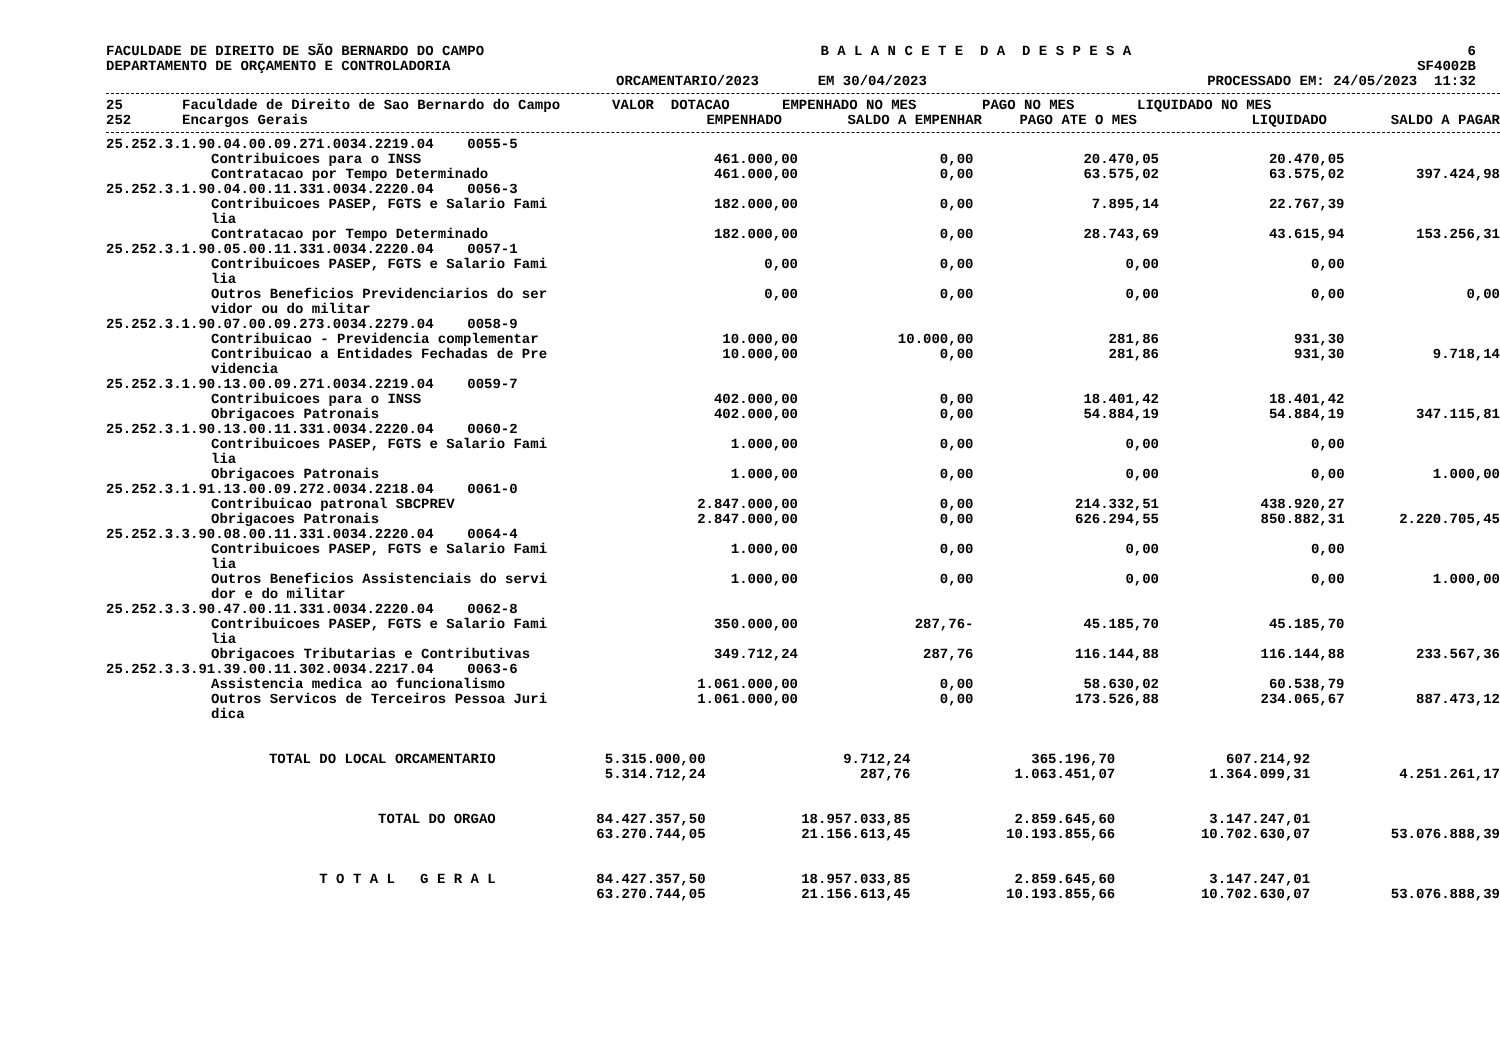FACULDADE DE DIREITO DE SÃO BERNARDO DO CAMPO B A L A N C E T E D A D E S P E S A 6
DEPARTAMENTO DE ORÇAMENTO E CONTROLADORIA SF4002B
ORCAMENTARIO/2023 EM 30/04/2023 PROCESSADO EM: 24/05/2023 11:32
| 25 | Faculdade de Direito de Sao Bernardo do Campo | VALOR DOTACAO | EMPENHADO NO MES | PAGO NO MES | LIQUIDADO NO MES | |
| --- | --- | --- | --- | --- | --- | --- |
| 252 | Encargos Gerais | EMPENHADO | SALDO A EMPENHAR | PAGO ATE O MES | LIQUIDADO | SALDO A PAGAR |
| 25.252.3.1.90.04.00.09.271.0034.2219.04 0055-5 | | | | | |
| Contribuicoes para o INSS | 461.000,00 | 0,00 | 20.470,05 | 20.470,05 | |
| Contratacao por Tempo Determinado | 461.000,00 | 0,00 | 63.575,02 | 63.575,02 | 397.424,98 |
| 25.252.3.1.90.04.00.11.331.0034.2220.04 0056-3 | | | | | |
| Contribuicoes PASEP, FGTS e Salario Fami lia | 182.000,00 | 0,00 | 7.895,14 | 22.767,39 | |
| Contratacao por Tempo Determinado | 182.000,00 | 0,00 | 28.743,69 | 43.615,94 | 153.256,31 |
| 25.252.3.1.90.05.00.11.331.0034.2220.04 0057-1 | | | | | |
| Contribuicoes PASEP, FGTS e Salario Fami lia | 0,00 | 0,00 | 0,00 | 0,00 | |
| Outros Beneficios Previdenciarios do ser vidor ou do militar | 0,00 | 0,00 | 0,00 | 0,00 | 0,00 |
| 25.252.3.1.90.07.00.09.273.0034.2279.04 0058-9 | | | | | |
| Contribuicao - Previdencia complementar | 10.000,00 | 10.000,00 | 281,86 | 931,30 | |
| Contribuicao a Entidades Fechadas de Pre videncia | 10.000,00 | 0,00 | 281,86 | 931,30 | 9.718,14 |
| 25.252.3.1.90.13.00.09.271.0034.2219.04 0059-7 | | | | | |
| Contribuicoes para o INSS | 402.000,00 | 0,00 | 18.401,42 | 18.401,42 | |
| Obrigacoes Patronais | 402.000,00 | 0,00 | 54.884,19 | 54.884,19 | 347.115,81 |
| 25.252.3.1.90.13.00.11.331.0034.2220.04 0060-2 | | | | | |
| Contribuicoes PASEP, FGTS e Salario Fami lia | 1.000,00 | 0,00 | 0,00 | 0,00 | |
| Obrigacoes Patronais | 1.000,00 | 0,00 | 0,00 | 0,00 | 1.000,00 |
| 25.252.3.1.91.13.00.09.272.0034.2218.04 0061-0 | | | | | |
| Contribuicao patronal SBCPREV | 2.847.000,00 | 0,00 | 214.332,51 | 438.920,27 | |
| Obrigacoes Patronais | 2.847.000,00 | 0,00 | 626.294,55 | 850.882,31 | 2.220.705,45 |
| 25.252.3.3.90.08.00.11.331.0034.2220.04 0064-4 | | | | | |
| Contribuicoes PASEP, FGTS e Salario Fami lia | 1.000,00 | 0,00 | 0,00 | 0,00 | |
| Outros Beneficios Assistenciais do servi dor e do militar | 1.000,00 | 0,00 | 0,00 | 0,00 | 1.000,00 |
| 25.252.3.3.90.47.00.11.331.0034.2220.04 0062-8 | | | | | |
| Contribuicoes PASEP, FGTS e Salario Fami lia | 350.000,00 | 287,76- | 45.185,70 | 45.185,70 | |
| Obrigacoes Tributarias e Contributivas | 349.712,24 | 287,76 | 116.144,88 | 116.144,88 | 233.567,36 |
| 25.252.3.3.91.39.00.11.302.0034.2217.04 0063-6 | | | | | |
| Assistencia medica ao funcionalismo | 1.061.000,00 | 0,00 | 58.630,02 | 60.538,79 | |
| Outros Servicos de Terceiros Pessoa Juri dica | 1.061.000,00 | 0,00 | 173.526,88 | 234.065,67 | 887.473,12 |
| TOTAL DO LOCAL ORCAMENTARIO | 5.315.000,00 5.314.712,24 | 9.712,24 287,76 | 365.196,70 1.063.451,07 | 607.214,92 1.364.099,31 | 4.251.261,17 |
| TOTAL DO ORGAO | 84.427.357,50 63.270.744,05 | 18.957.033,85 21.156.613,45 | 2.859.645,60 10.193.855,66 | 3.147.247,01 10.702.630,07 | 53.076.888,39 |
| T O T A L G E R A L | 84.427.357,50 63.270.744,05 | 18.957.033,85 21.156.613,45 | 2.859.645,60 10.193.855,66 | 3.147.247,01 10.702.630,07 | 53.076.888,39 |